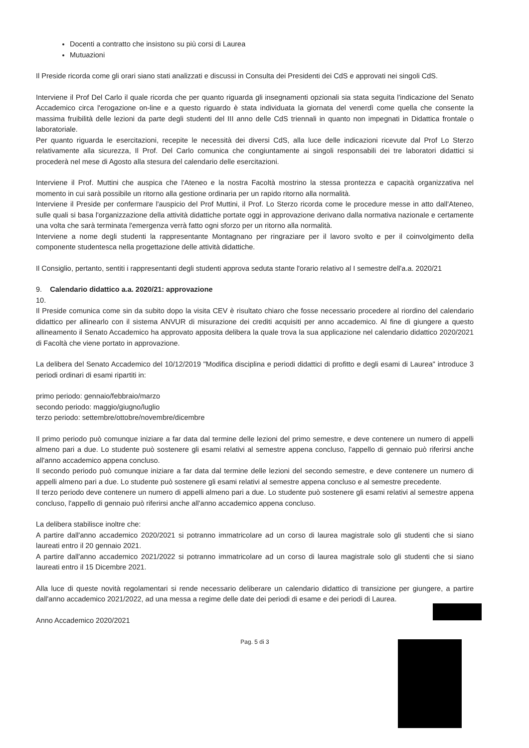Docenti a contratto che insistono su più corsi di Laurea
Mutuazioni
Il Preside ricorda come gli orari siano stati analizzati e discussi in Consulta dei Presidenti dei CdS e approvati nei singoli CdS.
Interviene il Prof Del Carlo il quale ricorda che per quanto riguarda gli insegnamenti opzionali sia stata seguita l'indicazione del Senato Accademico circa l'erogazione on-line e a questo riguardo è stata individuata la giornata del venerdì come quella che consente la massima fruibilità delle lezioni da parte degli studenti del III anno delle CdS triennali in quanto non impegnati in Didattica frontale o laboratoriale.
Per quanto riguarda le esercitazioni, recepite le necessità dei diversi CdS, alla luce delle indicazioni ricevute dal Prof Lo Sterzo relativamente alla sicurezza, Il Prof. Del Carlo comunica che congiuntamente ai singoli responsabili dei tre laboratori didattici si procederà nel mese di Agosto alla stesura del calendario delle esercitazioni.
Interviene il Prof. Muttini che auspica che l'Ateneo e la nostra Facoltà mostrino la stessa prontezza e capacità organizzativa nel momento in cui sarà possibile un ritorno alla gestione ordinaria per un rapido ritorno alla normalità.
Interviene il Preside per confermare l'auspicio del Prof Muttini, il Prof. Lo Sterzo ricorda come le procedure messe in atto dall'Ateneo, sulle quali si basa l'organizzazione della attività didattiche portate oggi in approvazione derivano dalla normativa nazionale e certamente una volta che sarà terminata l'emergenza verrà fatto ogni sforzo per un ritorno alla normalità.
Interviene a nome degli studenti la rappresentante Montagnano per ringraziare per il lavoro svolto e per il coinvolgimento della componente studentesca nella progettazione delle attività didattiche.
Il Consiglio, pertanto, sentiti i rappresentanti degli studenti approva seduta stante l'orario relativo al I semestre dell'a.a. 2020/21
9. Calendario didattico a.a. 2020/21: approvazione
10.
Il Preside comunica come sin da subito dopo la visita CEV è risultato chiaro che fosse necessario procedere al riordino del calendario didattico per allinearlo con il sistema ANVUR di misurazione dei crediti acquisiti per anno accademico. Al fine di giungere a questo allineamento il Senato Accademico ha approvato apposita delibera la quale trova la sua applicazione nel calendario didattico 2020/2021 di Facoltà che viene portato in approvazione.
La delibera del Senato Accademico del 10/12/2019 "Modifica disciplina e periodi didattici di profitto e degli esami di Laurea" introduce 3 periodi ordinari di esami ripartiti in:
primo periodo: gennaio/febbraio/marzo
secondo periodo: maggio/giugno/luglio
terzo periodo: settembre/ottobre/novembre/dicembre
Il primo periodo può comunque iniziare a far data dal termine delle lezioni del primo semestre, e deve contenere un numero di appelli almeno pari a due. Lo studente può sostenere gli esami relativi al semestre appena concluso, l'appello di gennaio può riferirsi anche all'anno accademico appena concluso.
Il secondo periodo può comunque iniziare a far data dal termine delle lezioni del secondo semestre, e deve contenere un numero di appelli almeno pari a due. Lo studente può sostenere gli esami relativi al semestre appena concluso e al semestre precedente.
Il terzo periodo deve contenere un numero di appelli almeno pari a due. Lo studente può sostenere gli esami relativi al semestre appena concluso, l'appello di gennaio può riferirsi anche all'anno accademico appena concluso.
La delibera stabilisce inoltre che:
A partire dall'anno accademico 2020/2021 si potranno immatricolare ad un corso di laurea magistrale solo gli studenti che si siano laureati entro il 20 gennaio 2021.
A partire dall'anno accademico 2021/2022 si potranno immatricolare ad un corso di laurea magistrale solo gli studenti che si siano laureati entro il 15 Dicembre 2021.
Alla luce di queste novità regolamentari si rende necessario deliberare un calendario didattico di transizione per giungere, a partire dall'anno accademico 2021/2022, ad una messa a regime delle date dei periodi di esame e dei periodi di Laurea.
Anno Accademico 2020/2021
Pag. 5 di 3